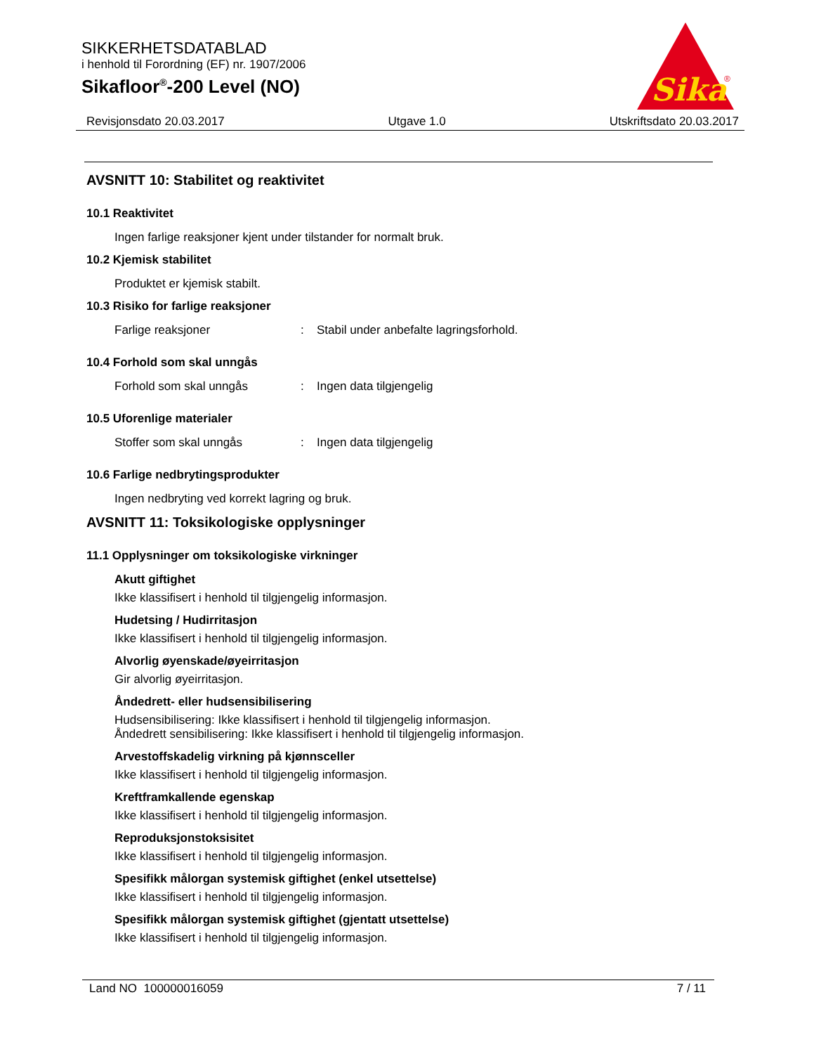SIKKERHETSDATABLAD
i henhold til Forordning (EF) nr. 1907/2006
Sikafloor<sup>®</sup>-200 Level (NO)
Sika
®
Revisjonsdato 20.03.2017 Utgave 1.0 Utskriftsdato 20.03.2017
AVSNITT 10: Stabilitet og reaktivitet
10.1 Reaktivitet
Ingen farlige reaksjoner kjent under tilstander for normalt bruk.
10.2 Kjemisk stabilitet
Produktet er kjemisk stabilt.
10.3 Risiko for farlige reaksjoner
Farlige reaksjoner: Stabil under anbefalte lagringsforhold.
10.4 Forhold som skal unngås
Forhold som skal unngås: Ingen data tilgjengelig
10.5 Uforenlige materialer
Stoffer som skal unngås: Ingen data tilgjengelig
10.6 Farlige nedbrytingsprodukter
Ingen nedbryting ved korrekt lagring og bruk.
AVSNITT 11: Toksikologiske opplysninger
11.1 Opplysninger om toksikologiske virkninger
Akutt giftighet
Ikke klassifisert i henhold til tilgjengelig informasjon.
Hudetsing / Hudirritasjon
Ikke klassifisert i henhold til tilgjengelig informasjon.
Alvorlig øyenskade/øyeirritasjon
Gir alvorlig øyeirritasjon.
Åndedrett- eller hudsensibilisering
Hudsensibilisering: Ikke klassifisert i henhold til tilgjengelig informasjon.
Åndedrett sensibilisering: Ikke klassifisert i henhold til tilgjengelig informasjon.
Arvestoffskadelig virkning på kjønnsceller
Ikke klassifisert i henhold til tilgjengelig informasjon.
Kreftframkallende egenskap
Ikke klassifisert i henhold til tilgjengelig informasjon.
Reproduksjonstoksisitet
Ikke klassifisert i henhold til tilgjengelig informasjon.
Spesifikk målorgan systemisk giftighet (enkel utsettelse)
Ikke klassifisert i henhold til tilgjengelig informasjon.
Spesifikk målorgan systemisk giftighet (gjentatt utsettelse)
Ikke klassifisert i henhold til tilgjengelig informasjon.
Land NO 100000016059 7 / 11